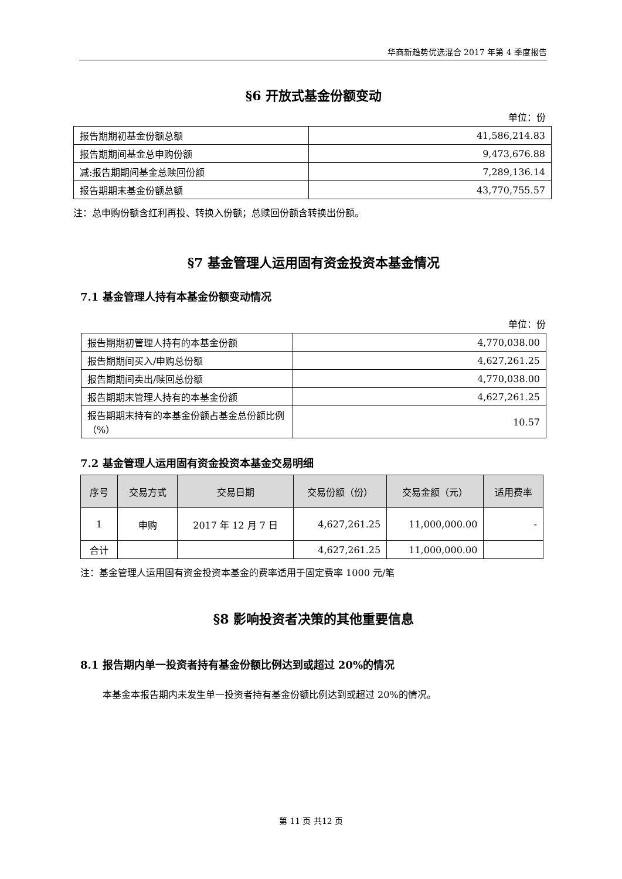华商新趋势优选混合 2017 年第 4 季度报告
§6 开放式基金份额变动
单位：份
| 报告期期初基金份额总额 | 41,586,214.83 |
| 报告期期间基金总申购份额 | 9,473,676.88 |
| 减:报告期期间基金总赎回份额 | 7,289,136.14 |
| 报告期期末基金份额总额 | 43,770,755.57 |
注：总申购份额含红利再投、转换入份额；总赎回份额含转换出份额。
§7 基金管理人运用固有资金投资本基金情况
7.1 基金管理人持有本基金份额变动情况
单位：份
| 报告期期初管理人持有的本基金份额 | 4,770,038.00 |
| 报告期期间买入/申购总份额 | 4,627,261.25 |
| 报告期期间卖出/赎回总份额 | 4,770,038.00 |
| 报告期期末管理人持有的本基金份额 | 4,627,261.25 |
| 报告期期末持有的本基金份额占基金总份额比例（%） | 10.57 |
7.2 基金管理人运用固有资金投资本基金交易明细
| 序号 | 交易方式 | 交易日期 | 交易份额（份） | 交易金额（元） | 适用费率 |
| --- | --- | --- | --- | --- | --- |
| 1 | 申购 | 2017 年 12 月 7 日 | 4,627,261.25 | 11,000,000.00 | - |
| 合计 | | | 4,627,261.25 | 11,000,000.00 | |
注：基金管理人运用固有资金投资本基金的费率适用于固定费率 1000 元/笔
§8 影响投资者决策的其他重要信息
8.1 报告期内单一投资者持有基金份额比例达到或超过 20%的情况
本基金本报告期内未发生单一投资者持有基金份额比例达到或超过 20%的情况。
第 11 页 共12 页